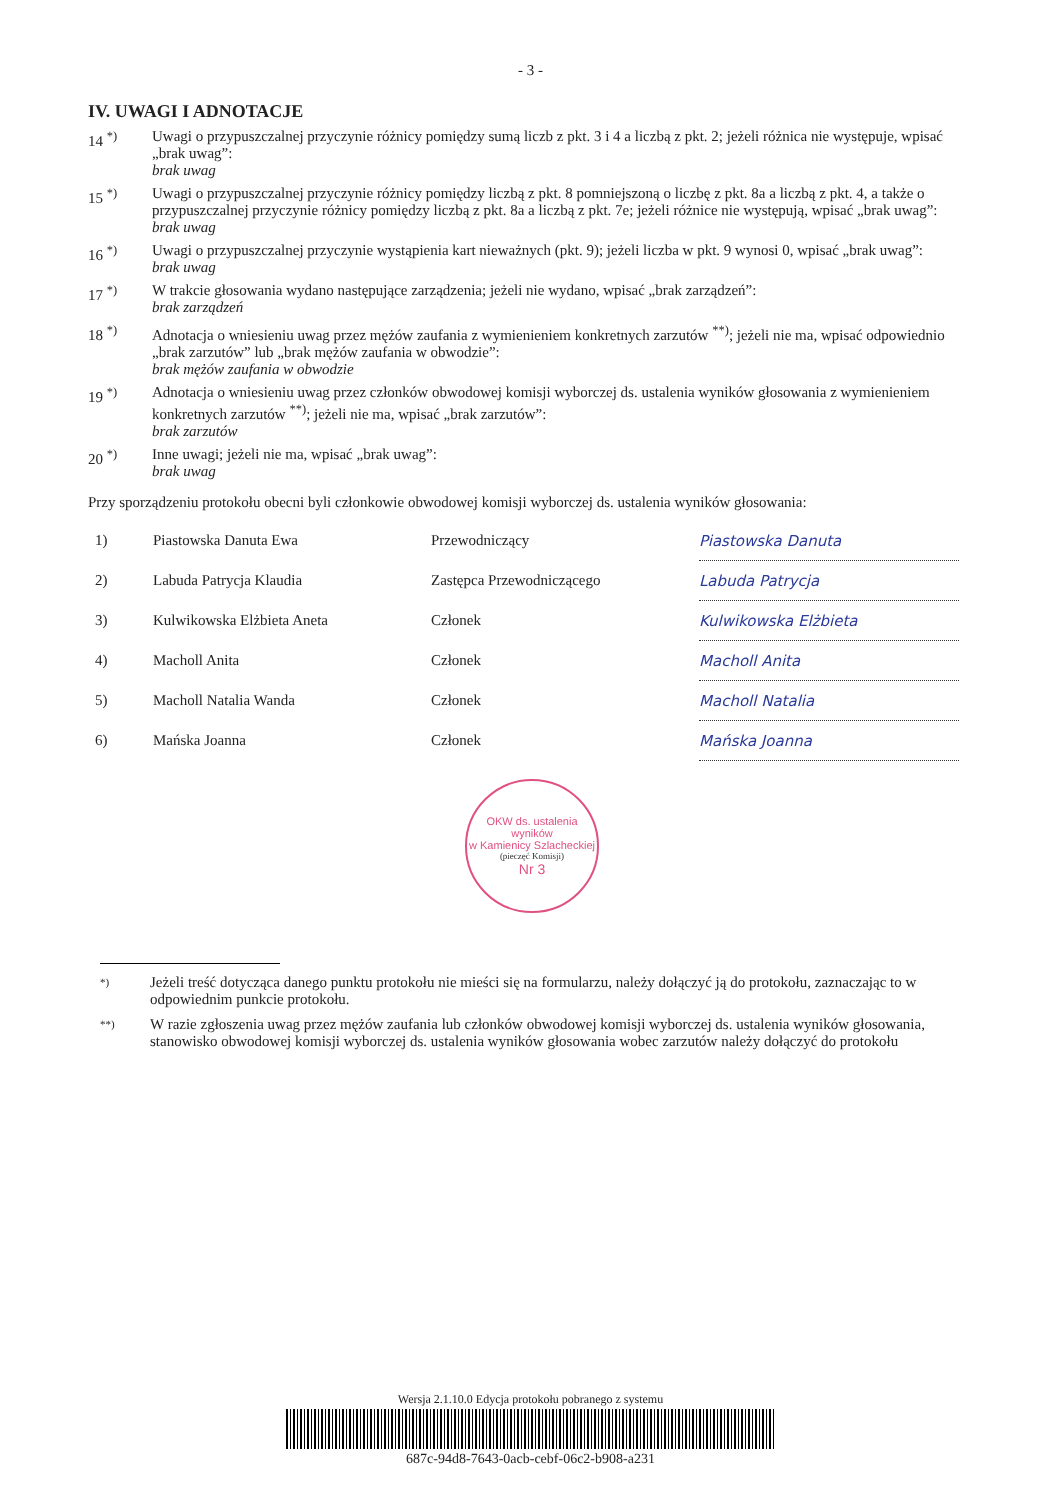- 3 -
IV. UWAGI I ADNOTACJE
14 <sup>*)</sup> Uwagi o przypuszczalnej przyczynie różnicy pomiędzy sumą liczb z pkt. 3 i 4 a liczbą z pkt. 2; jeżeli różnica nie występuje, wpisać „brak uwag”:
brak uwag
15 <sup>*)</sup> Uwagi o przypuszczalnej przyczynie różnicy pomiędzy liczbą z pkt. 8 pomniejszoną o liczbę z pkt. 8a a liczbą z pkt. 4, a także o przypuszczalnej przyczynie różnicy pomiędzy liczbą z pkt. 8a a liczbą z pkt. 7e; jeżeli różnice nie występują, wpisać „brak uwag”:
brak uwag
16 <sup>*)</sup> Uwagi o przypuszczalnej przyczynie wystąpienia kart nieważnych (pkt. 9); jeżeli liczba w pkt. 9 wynosi 0, wpisać „brak uwag”:
brak uwag
17 <sup>*)</sup> W trakcie głosowania wydano następujące zarządzenia; jeżeli nie wydano, wpisać „brak zarządzeń”:
brak zarządzeń
18 <sup>*)</sup> Adnotacja o wniesieniu uwag przez mężów zaufania z wymienieniem konkretnych zarzutów <sup>**)</sup>; jeżeli nie ma, wpisać odpowiednio „brak zarzutów” lub „brak mężów zaufania w obwodzie”:
brak mężów zaufania w obwodzie
19 <sup>*)</sup> Adnotacja o wniesieniu uwag przez członków obwodowej komisji wyborczej ds. ustalenia wyników głosowania z wymienieniem konkretnych zarzutów <sup>**)</sup>; jeżeli nie ma, wpisać „brak zarzutów”:
brak zarzutów
20 <sup>*)</sup> Inne uwagi; jeżeli nie ma, wpisać „brak uwag”:
brak uwag
Przy sporządzeniu protokołu obecni byli członkowie obwodowej komisji wyborczej ds. ustalenia wyników głosowania:
| 1) | Piastowska Danuta Ewa | Przewodniczący | Piastowska Danuta |
| 2) | Labuda Patrycja Klaudia | Zastępca Przewodniczącego | Labuda Patrycja |
| 3) | Kulwikowska Elżbieta Aneta | Członek | Kulwikowska Elżbieta |
| 4) | Macholl Anita | Członek | Macholl Anita |
| 5) | Macholl Natalia Wanda | Członek | Macholl Natalia |
| 6) | Mańska Joanna | Członek | Mańska Joanna |
OKW ds. ustalenia wyników
w Kamienicy Szlacheckiej
(pieczęć Komisji)
Nr 3
*)
Jeżeli treść dotycząca danego punktu protokołu nie mieści się na formularzu, należy dołączyć ją do protokołu, zaznaczając to w odpowiednim punkcie protokołu.
**)
W razie zgłoszenia uwag przez mężów zaufania lub członków obwodowej komisji wyborczej ds. ustalenia wyników głosowania, stanowisko obwodowej komisji wyborczej ds. ustalenia wyników głosowania wobec zarzutów należy dołączyć do protokołu
Wersja 2.1.10.0 Edycja protokołu pobranego z systemu
687c-94d8-7643-0acb-cebf-06c2-b908-a231